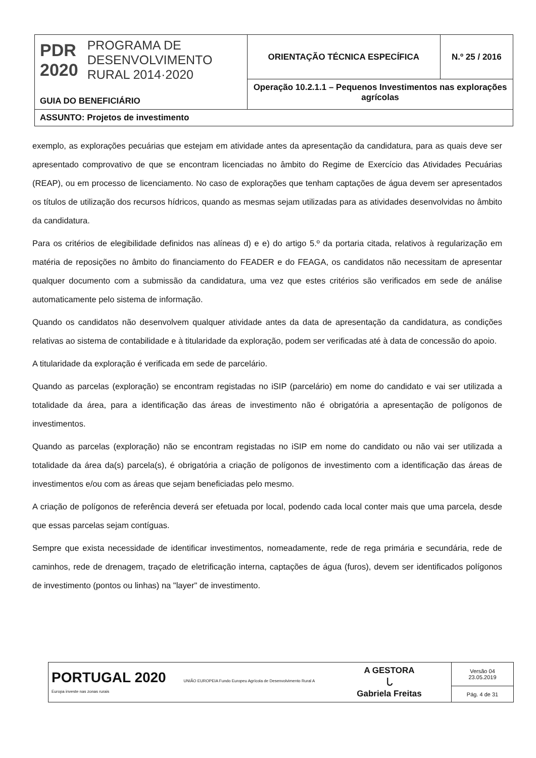| PDR 2020 PROGRAMA DE DESENVOLVIMENTO RURAL 2014·2020 GUIA DO BENEFICIÁRIO | ORIENTAÇÃO TÉCNICA ESPECÍFICA | N.º 25 / 2016 |
| | Operação 10.2.1.1 – Pequenos Investimentos nas explorações agrícolas | |
| ASSUNTO: Projetos de investimento | | |
exemplo, as explorações pecuárias que estejam em atividade antes da apresentação da candidatura, para as quais deve ser apresentado comprovativo de que se encontram licenciadas no âmbito do Regime de Exercício das Atividades Pecuárias (REAP), ou em processo de licenciamento. No caso de explorações que tenham captações de água devem ser apresentados os títulos de utilização dos recursos hídricos, quando as mesmas sejam utilizadas para as atividades desenvolvidas no âmbito da candidatura.
Para os critérios de elegibilidade definidos nas alíneas d) e e) do artigo 5.º da portaria citada, relativos à regularização em matéria de reposições no âmbito do financiamento do FEADER e do FEAGA, os candidatos não necessitam de apresentar qualquer documento com a submissão da candidatura, uma vez que estes critérios são verificados em sede de análise automaticamente pelo sistema de informação.
Quando os candidatos não desenvolvem qualquer atividade antes da data de apresentação da candidatura, as condições relativas ao sistema de contabilidade e à titularidade da exploração, podem ser verificadas até à data de concessão do apoio.
A titularidade da exploração é verificada em sede de parcelário.
Quando as parcelas (exploração) se encontram registadas no iSIP (parcelário) em nome do candidato e vai ser utilizada a totalidade da área, para a identificação das áreas de investimento não é obrigatória a apresentação de polígonos de investimentos.
Quando as parcelas (exploração) não se encontram registadas no iSIP em nome do candidato ou não vai ser utilizada a totalidade da área da(s) parcela(s), é obrigatória a criação de polígonos de investimento com a identificação das áreas de investimentos e/ou com as áreas que sejam beneficiadas pelo mesmo.
A criação de polígonos de referência deverá ser efetuada por local, podendo cada local conter mais que uma parcela, desde que essas parcelas sejam contíguas.
Sempre que exista necessidade de identificar investimentos, nomeadamente, rede de rega primária e secundária, rede de caminhos, rede de drenagem, traçado de eletrificação interna, captações de água (furos), devem ser identificados polígonos de investimento (pontos ou linhas) na "layer" de investimento.
| PORTUGAL 2020 UNIÃO EUROPEIA Fundo Europeu Agrícola de Desenvolvimento Rural A Europa investe nas zonas rurais | A GESTORA ᒐ Gabriela Freitas | Versão 04 23.05.2019 |
| | | Pág. 4 de 31 |